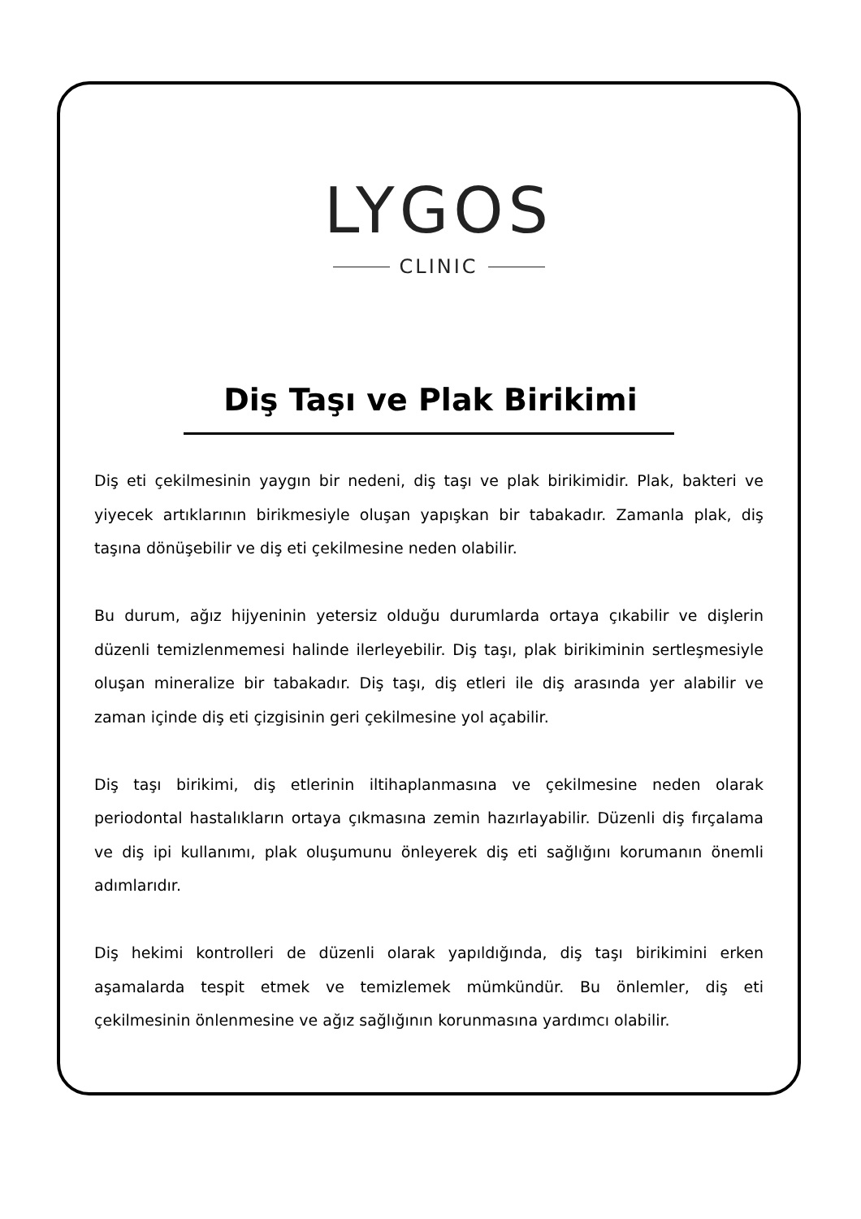LYGOS
CLINIC
Diş Taşı ve Plak Birikimi
Diş eti çekilmesinin yaygın bir nedeni, diş taşı ve plak birikimidir. Plak, bakteri ve yiyecek artıklarının birikmesiyle oluşan yapışkan bir tabakadır. Zamanla plak, diş taşına dönüşebilir ve diş eti çekilmesine neden olabilir.
Bu durum, ağız hijyeninin yetersiz olduğu durumlarda ortaya çıkabilir ve dişlerin düzenli temizlenmemesi halinde ilerleyebilir. Diş taşı, plak birikiminin sertleşmesiyle oluşan mineralize bir tabakadır. Diş taşı, diş etleri ile diş arasında yer alabilir ve zaman içinde diş eti çizgisinin geri çekilmesine yol açabilir.
Diş taşı birikimi, diş etlerinin iltihaplanmasına ve çekilmesine neden olarak periodontal hastalıkların ortaya çıkmasına zemin hazırlayabilir. Düzenli diş fırçalama ve diş ipi kullanımı, plak oluşumunu önleyerek diş eti sağlığını korumanın önemli adımlarıdır.
Diş hekimi kontrolleri de düzenli olarak yapıldığında, diş taşı birikimini erken aşamalarda tespit etmek ve temizlemek mümkündür. Bu önlemler, diş eti çekilmesinin önlenmesine ve ağız sağlığının korunmasına yardımcı olabilir.